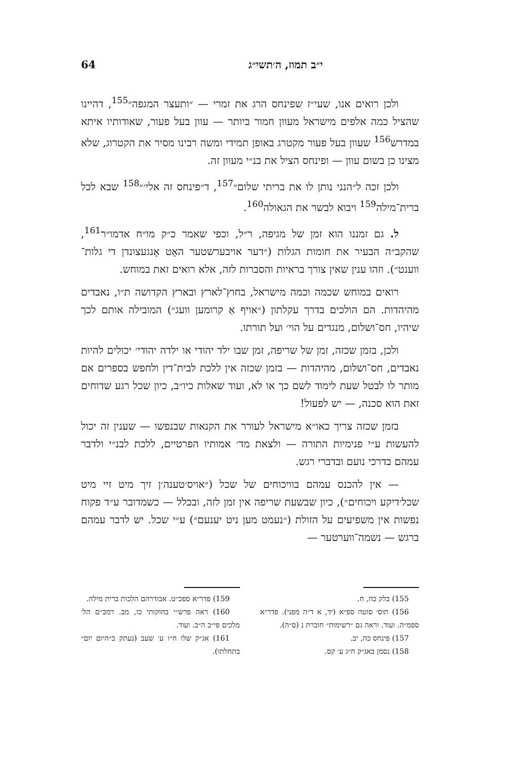י״ב תמוז, ה׳תשי״ג 64
ולכן רואים אנו, שעי״ז שפינחס הרג את זמרי — ״ותעצר המגפה״<sup>155</sup>, דהיינו שהציל כמה אלפים מישראל מעוון חמור ביותר — עוון בעל פעור, שאודותיו איתא במדרש<sup>156</sup> שעוון בעל פעור מקטרג באופן תמידי ומשה רבינו מסיר את הקטרוג, שלא מצינו כן בשום עוון — ופינחס הציל את בנ״י מעוון זה.
ולכן זכה ל״הנני נותן לו את בריתי שלום״<sup>157</sup>, ד״פינחס זה אלי׳״<sup>158</sup> שבא לכל ברית־מילה<sup>159</sup> ויבוא לבשר את הגאולה<sup>160</sup>.
ל. גם זמננו הוא זמן של מגיפה, ר״ל, וכפי שאמר כ״ק מו״ח אדמו״ר<sup>161</sup>, שהקב״ה הבעיר את חומות הגלות (״דער אויבערשטער האָט אָנגעצונדן די גלות־ווענט״). וזהו ענין שאין צורך בראיות והסברות לזה, אלא רואים זאת במוחש.
רואים במוחש שכמה וכמה מישראל, בחוץ־לארץ ובארץ הקדושה ת״ו, נאבדים מהיהדות. הם הולכים בדרך עקלתון (״אויף אַ קרומען וועג״) המובילה אותם לכך שיהיו, חס־ושלום, מנגדים על הוי׳ ועל תורתו.
ולכן, בזמן שכזה, זמן של שריפה, זמן שבו ילד יהודי או ילדה יהודי׳ יכולים להיות נאבדים, חס־ושלום, מהיהדות — בזמן שכזה אין ללכת לבית־דין ולחפש בספרים אם מותר לו לבטל שעת לימוד לשם כך או לא, ועוד שאלות כיו״ב, כיון שכל רגע שדוחים זאת הוא סכנה, — יש לפעול!
בזמן שכזה צריך כאו״א מישראל לעורר את הקנאות שבנפשו — שענין זה יכול להעשות ע״י פנימיות התורה — ולצאת מד׳ אמותיו הפרטיים, ללכת לבנ״י ולדבר עמהם בדרכי נועם ובדברי רגש.
— אין להכנס עמהם בוויכוחים של שכל (״אויס׳טענה׳ן זיך מיט זיי מיט שכל׳דיקע ויכוחים״), כיון שבשעת שריפה אין זמן לזה, ובכלל — כשמדובר ע״ד פקוח נפשות אין משפיעים על הזולת (״נעמט מען ניט יענעם״) ע״י שכל. יש לדבר עמהם ברגש — נשמה־ווערטער —
155) בלק כה, ח.
156) תוס׳ סוטה ספ״א (יד, א ד״ה מפני). פדר״א ספמ״ה. ועוד. וראה גם ״רשימות״ חוברת נ (ס״ה).
157) פינחס כה, יב.
158) נסמן באג״ק ח״ג ע׳ קס.
159) פדר״א ספכ״ט. אבודרהם הלכות ברית מילה.
160) ראה פרש״י בחוקותי כו, מב. רמב״ם הל׳ מלכים פי״ב ה״ב. ועוד.
161) אג״ק שלו ח״ו ע׳ שעב (נעתק ב״היום יום״ בתחלתו).